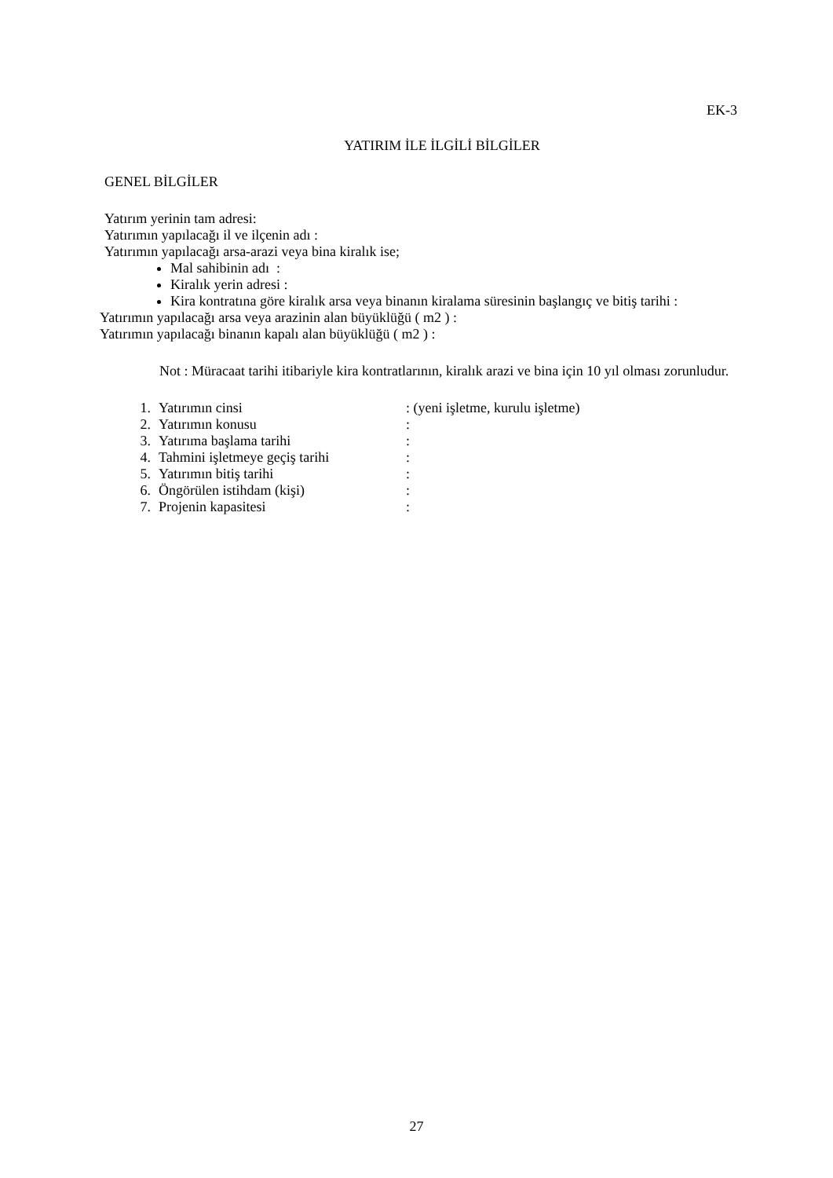EK-3
YATIRIM İLE İLGİLİ BİLGİLER
GENEL BİLGİLER
Yatırım yerinin tam adresi:
Yatırımın yapılacağı il ve ilçenin adı :
Yatırımın yapılacağı arsa-arazi veya bina kiralık ise;
Mal sahibinin adı :
Kiralık yerin adresi :
Kira kontratına göre kiralık arsa veya binanın kiralama süresinin başlangıç ve bitiş tarihi :
Yatırımın yapılacağı arsa veya arazinin alan büyüklüğü ( m2 ) :
Yatırımın yapılacağı binanın kapalı alan büyüklüğü ( m2 ) :
Not : Müracaat tarihi itibariyle kira kontratlarının, kiralık arazi ve bina için 10 yıl olması zorunludur.
1. Yatırımın cinsi: (yeni işletme, kurulu işletme)
2. Yatırımın konusu:
3. Yatırıma başlama tarihi:
4. Tahmini işletmeye geçiş tarihi:
5. Yatırımın bitiş tarihi:
6. Öngörülen istihdam (kişi):
7. Projenin kapasitesi:
27